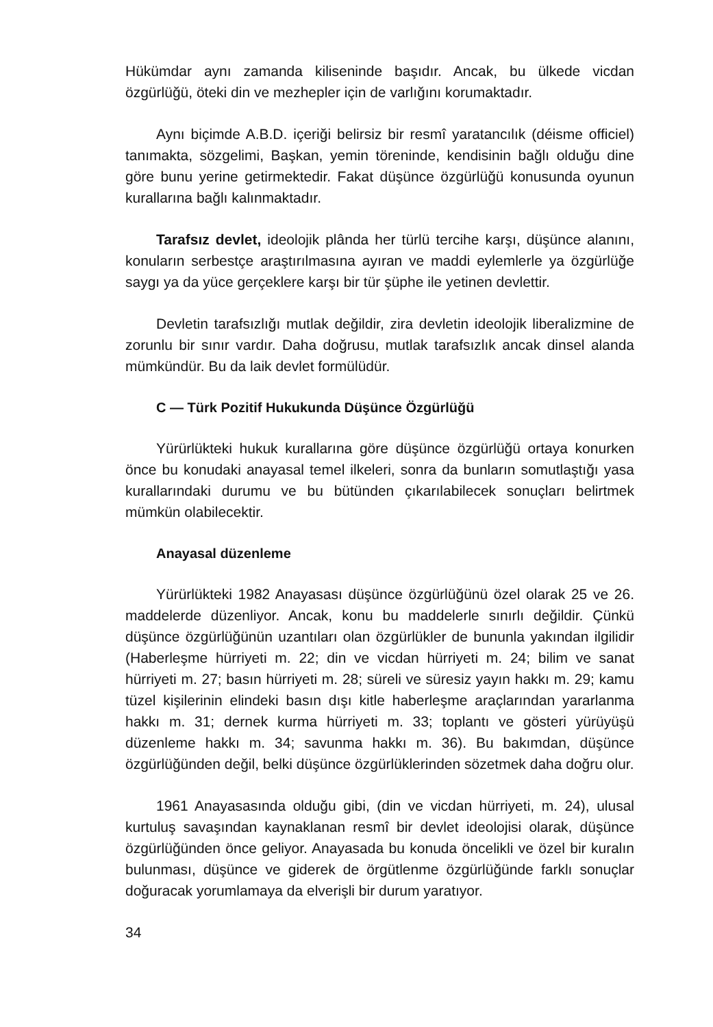Hükümdar aynı zamanda kiliseninde başıdır. Ancak, bu ülkede vicdan özgürlüğü, öteki din ve mezhepler için de varlığını korumaktadır.
Aynı biçimde A.B.D. içeriği belirsiz bir resmî yaratancılık (déisme officiel) tanımakta, sözgelimi, Başkan, yemin töreninde, kendisinin bağlı olduğu dine göre bunu yerine getirmektedir. Fakat düşünce özgürlüğü konusunda oyunun kurallarına bağlı kalınmaktadır.
Tarafsız devlet, ideolojik plânda her türlü tercihe karşı, düşünce alanını, konuların serbestçe araştırılmasına ayıran ve maddi eylemlerle ya özgürlüğe saygı ya da yüce gerçeklere karşı bir tür şüphe ile yetinen devlettir.
Devletin tarafsızlığı mutlak değildir, zira devletin ideolojik liberalizmine de zorunlu bir sınır vardır. Daha doğrusu, mutlak tarafsızlık ancak dinsel alanda mümkündür. Bu da laik devlet formülüdür.
C — Türk Pozitif Hukukunda Düşünce Özgürlüğü
Yürürlükteki hukuk kurallarına göre düşünce özgürlüğü ortaya konurken önce bu konudaki anayasal temel ilkeleri, sonra da bunların somutlaştığı yasa kurallarındaki durumu ve bu bütünden çıkarılabilecek sonuçları belirtmek mümkün olabilecektir.
Anayasal düzenleme
Yürürlükteki 1982 Anayasası düşünce özgürlüğünü özel olarak 25 ve 26. maddelerde düzenliyor. Ancak, konu bu maddelerle sınırlı değildir. Çünkü düşünce özgürlüğünün uzantıları olan özgürlükler de bununla yakından ilgilidir (Haberleşme hürriyeti m. 22; din ve vicdan hürriyeti m. 24; bilim ve sanat hürriyeti m. 27; basın hürriyeti m. 28; süreli ve süresiz yayın hakkı m. 29; kamu tüzel kişilerinin elindeki basın dışı kitle haberleşme araçlarından yararlanma hakkı m. 31; dernek kurma hürriyeti m. 33; toplantı ve gösteri yürüyüşü düzenleme hakkı m. 34; savunma hakkı m. 36). Bu bakımdan, düşünce özgürlüğünden değil, belki düşünce özgürlüklerinden sözetmek daha doğru olur.
1961 Anayasasında olduğu gibi, (din ve vicdan hürriyeti, m. 24), ulusal kurtuluş savaşından kaynaklanan resmî bir devlet ideolojisi olarak, düşünce özgürlüğünden önce geliyor. Anayasada bu konuda öncelikli ve özel bir kuralın bulunması, düşünce ve giderek de örgütlenme özgürlüğünde farklı sonuçlar doğuracak yorumlamaya da elverişli bir durum yaratıyor.
34